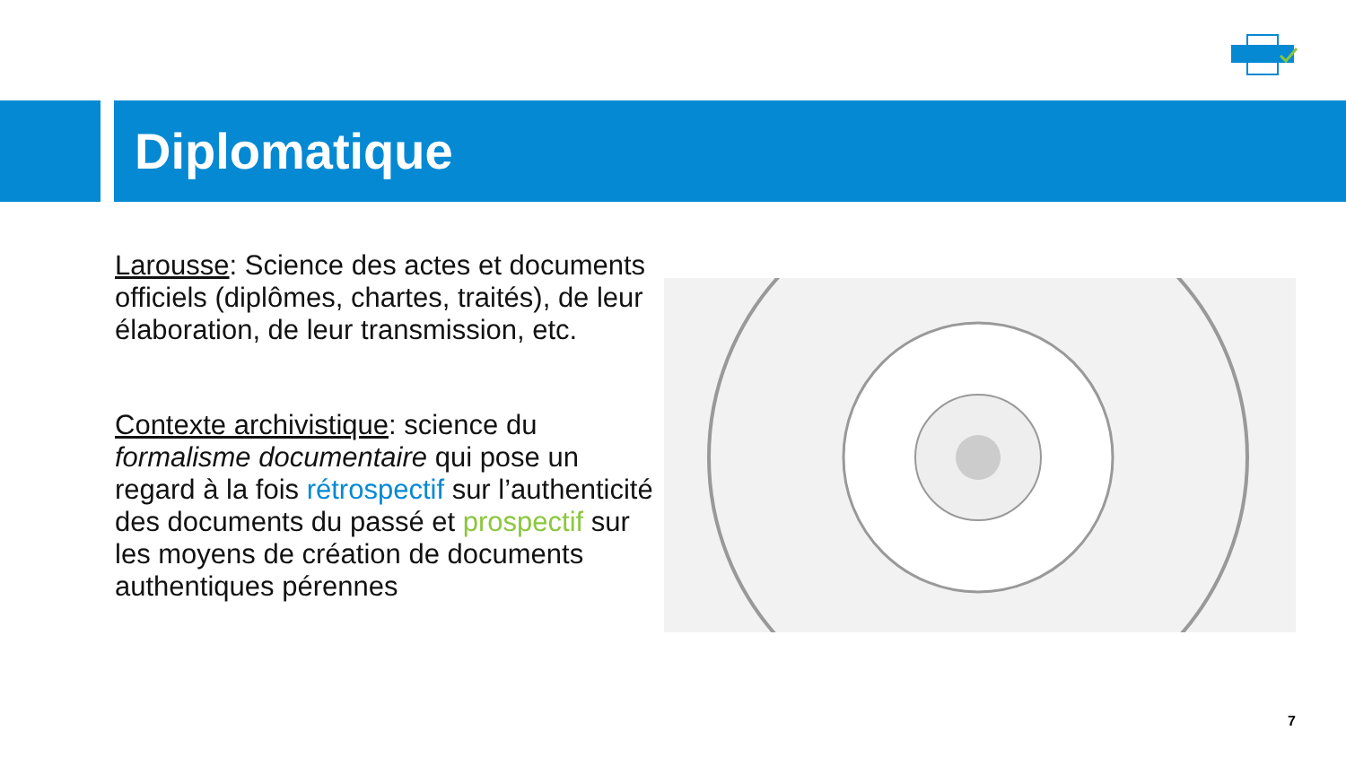Diplomatique
Larousse: Science des actes et documents officiels (diplômes, chartes, traités), de leur élaboration, de leur transmission, etc.
Contexte archivistique: science du formalisme documentaire qui pose un regard à la fois rétrospectif sur l’authenticité des documents du passé et prospectif sur les moyens de création de documents authentiques pérennes
7